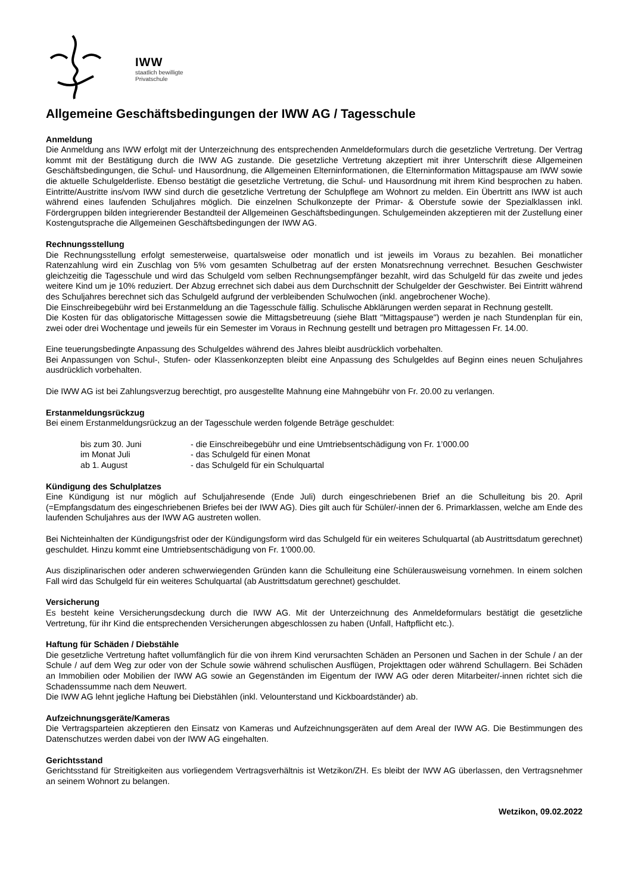IWW
staatlich bewilligte
Privatschule
Allgemeine Geschäftsbedingungen der IWW AG / Tagesschule
Anmeldung
Die Anmeldung ans IWW erfolgt mit der Unterzeichnung des entsprechenden Anmeldeformulars durch die gesetzliche Vertretung. Der Vertrag kommt mit der Bestätigung durch die IWW AG zustande. Die gesetzliche Vertretung akzeptiert mit ihrer Unterschrift diese Allgemeinen Geschäftsbedingungen, die Schul- und Hausordnung, die Allgemeinen Elterninformationen, die Elterninformation Mittagspause am IWW sowie die aktuelle Schulgelderliste. Ebenso bestätigt die gesetzliche Vertretung, die Schul- und Hausordnung mit ihrem Kind besprochen zu haben. Eintritte/Austritte ins/vom IWW sind durch die gesetzliche Vertretung der Schulpflege am Wohnort zu melden. Ein Übertritt ans IWW ist auch während eines laufenden Schuljahres möglich. Die einzelnen Schulkonzepte der Primar- & Oberstufe sowie der Spezialklassen inkl. Fördergruppen bilden integrierender Bestandteil der Allgemeinen Geschäftsbedingungen. Schulgemeinden akzeptieren mit der Zustellung einer Kostengutsprache die Allgemeinen Geschäftsbedingungen der IWW AG.
Rechnungsstellung
Die Rechnungsstellung erfolgt semesterweise, quartalsweise oder monatlich und ist jeweils im Voraus zu bezahlen. Bei monatlicher Ratenzahlung wird ein Zuschlag von 5% vom gesamten Schulbetrag auf der ersten Monatsrechnung verrechnet. Besuchen Geschwister gleichzeitig die Tagesschule und wird das Schulgeld vom selben Rechnungsempfänger bezahlt, wird das Schulgeld für das zweite und jedes weitere Kind um je 10% reduziert. Der Abzug errechnet sich dabei aus dem Durchschnitt der Schulgelder der Geschwister. Bei Eintritt während des Schuljahres berechnet sich das Schulgeld aufgrund der verbleibenden Schulwochen (inkl. angebrochener Woche).
Die Einschreibegebühr wird bei Erstanmeldung an die Tagesschule fällig. Schulische Abklärungen werden separat in Rechnung gestellt.
Die Kosten für das obligatorische Mittagessen sowie die Mittagsbetreuung (siehe Blatt "Mittagspause") werden je nach Stundenplan für ein, zwei oder drei Wochentage und jeweils für ein Semester im Voraus in Rechnung gestellt und betragen pro Mittagessen Fr. 14.00.
Eine teuerungsbedingte Anpassung des Schulgeldes während des Jahres bleibt ausdrücklich vorbehalten.
Bei Anpassungen von Schul-, Stufen- oder Klassenkonzepten bleibt eine Anpassung des Schulgeldes auf Beginn eines neuen Schuljahres ausdrücklich vorbehalten.
Die IWW AG ist bei Zahlungsverzug berechtigt, pro ausgestellte Mahnung eine Mahngebühr von Fr. 20.00 zu verlangen.
Erstanmeldungsrückzug
Bei einem Erstanmeldungsrückzug an der Tagesschule werden folgende Beträge geschuldet:
| bis zum 30. Juni | - die Einschreibegebühr und eine Umtriebsentschädigung von Fr. 1’000.00 |
| im Monat Juli | - das Schulgeld für einen Monat |
| ab 1. August | - das Schulgeld für ein Schulquartal |
Kündigung des Schulplatzes
Eine Kündigung ist nur möglich auf Schuljahresende (Ende Juli) durch eingeschriebenen Brief an die Schulleitung bis 20. April (=Empfangsdatum des eingeschriebenen Briefes bei der IWW AG). Dies gilt auch für Schüler/-innen der 6. Primarklassen, welche am Ende des laufenden Schuljahres aus der IWW AG austreten wollen.
Bei Nichteinhalten der Kündigungsfrist oder der Kündigungsform wird das Schulgeld für ein weiteres Schulquartal (ab Austrittsdatum gerechnet) geschuldet. Hinzu kommt eine Umtriebsentschädigung von Fr. 1'000.00.
Aus disziplinarischen oder anderen schwerwiegenden Gründen kann die Schulleitung eine Schülerausweisung vornehmen. In einem solchen Fall wird das Schulgeld für ein weiteres Schulquartal (ab Austrittsdatum gerechnet) geschuldet.
Versicherung
Es besteht keine Versicherungsdeckung durch die IWW AG. Mit der Unterzeichnung des Anmeldeformulars bestätigt die gesetzliche Vertretung, für ihr Kind die entsprechenden Versicherungen abgeschlossen zu haben (Unfall, Haftpflicht etc.).
Haftung für Schäden / Diebstähle
Die gesetzliche Vertretung haftet vollumfänglich für die von ihrem Kind verursachten Schäden an Personen und Sachen in der Schule / an der Schule / auf dem Weg zur oder von der Schule sowie während schulischen Ausflügen, Projekttagen oder während Schullagern. Bei Schäden an Immobilien oder Mobilien der IWW AG sowie an Gegenständen im Eigentum der IWW AG oder deren Mitarbeiter/-innen richtet sich die Schadenssumme nach dem Neuwert.
Die IWW AG lehnt jegliche Haftung bei Diebstählen (inkl. Velounterstand und Kickboardständer) ab.
Aufzeichnungsgeräte/Kameras
Die Vertragsparteien akzeptieren den Einsatz von Kameras und Aufzeichnungsgeräten auf dem Areal der IWW AG. Die Bestimmungen des Datenschutzes werden dabei von der IWW AG eingehalten.
Gerichtsstand
Gerichtsstand für Streitigkeiten aus vorliegendem Vertragsverhältnis ist Wetzikon/ZH. Es bleibt der IWW AG überlassen, den Vertragsnehmer an seinem Wohnort zu belangen.
Wetzikon, 09.02.2022